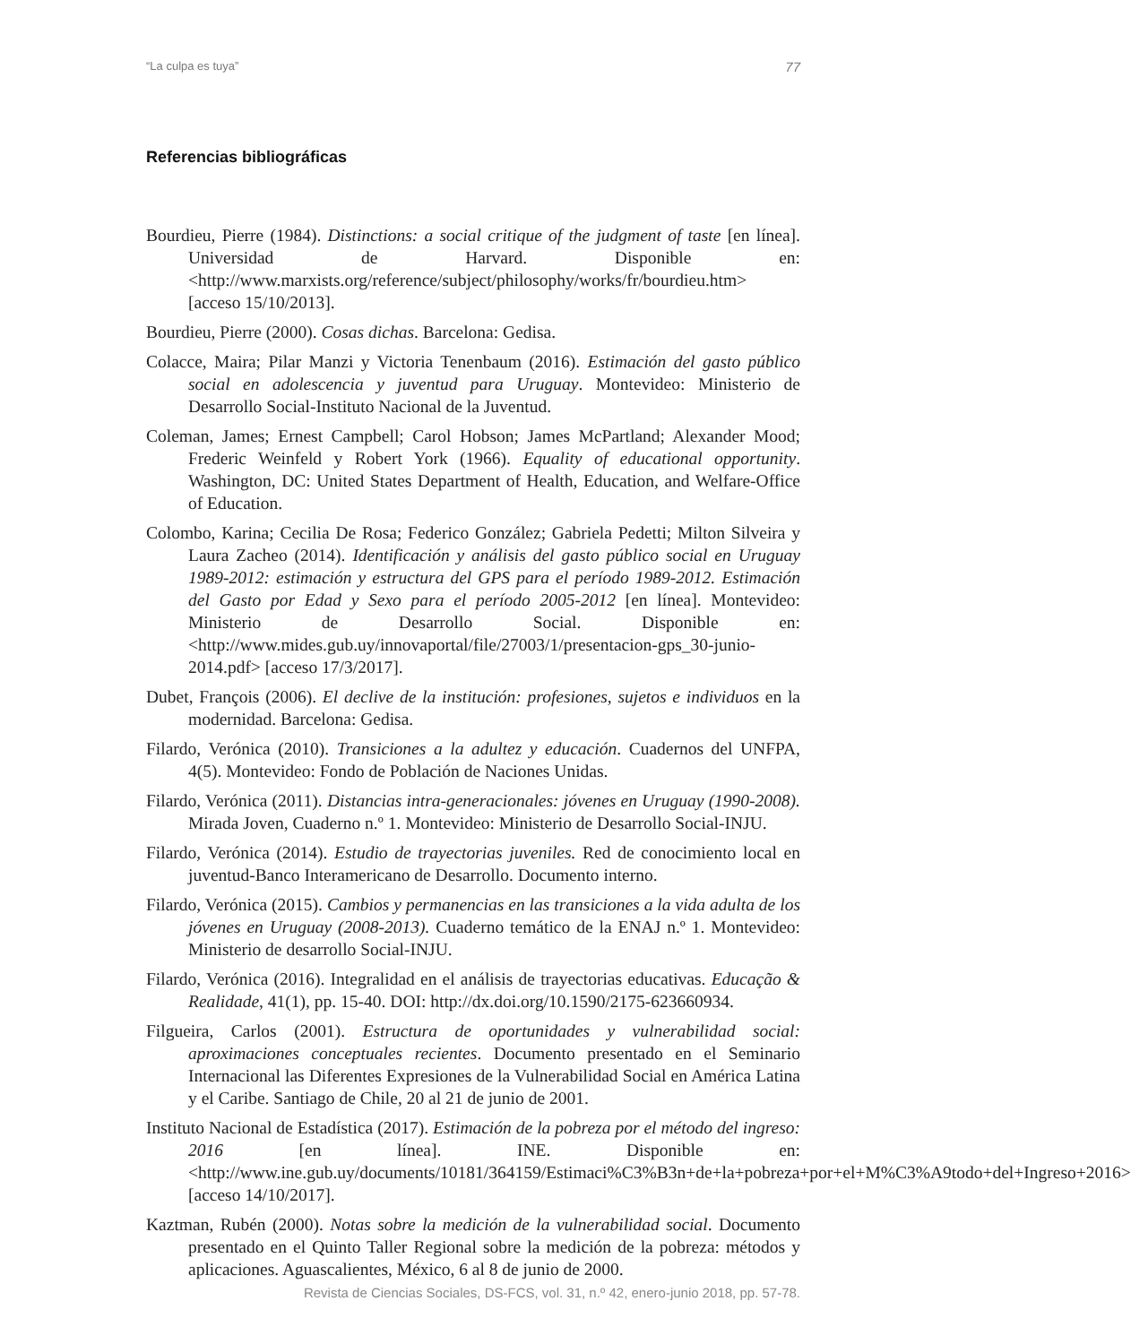“La culpa es tuya” 77
Referencias bibliográficas
Bourdieu, Pierre (1984). Distinctions: a social critique of the judgment of taste [en línea]. Universidad de Harvard. Disponible en: <http://www.marxists.org/reference/subject/philosophy/works/fr/bourdieu.htm> [acceso 15/10/2013].
Bourdieu, Pierre (2000). Cosas dichas. Barcelona: Gedisa.
Colacce, Maira; Pilar Manzi y Victoria Tenenbaum (2016). Estimación del gasto público social en adolescencia y juventud para Uruguay. Montevideo: Ministerio de Desarrollo Social-Instituto Nacional de la Juventud.
Coleman, James; Ernest Campbell; Carol Hobson; James McPartland; Alexander Mood; Frederic Weinfeld y Robert York (1966). Equality of educational opportunity. Washington, DC: United States Department of Health, Education, and Welfare-Office of Education.
Colombo, Karina; Cecilia De Rosa; Federico González; Gabriela Pedetti; Milton Silveira y Laura Zacheo (2014). Identificación y análisis del gasto público social en Uruguay 1989-2012: estimación y estructura del GPS para el período 1989-2012. Estimación del Gasto por Edad y Sexo para el período 2005-2012 [en línea]. Montevideo: Ministerio de Desarrollo Social. Disponible en: <http://www.mides.gub.uy/innovaportal/file/27003/1/presentacion-gps_30-junio-2014.pdf> [acceso 17/3/2017].
Dubet, François (2006). El declive de la institución: profesiones, sujetos e individuos en la modernidad. Barcelona: Gedisa.
Filardo, Verónica (2010). Transiciones a la adultez y educación. Cuadernos del UNFPA, 4(5). Montevideo: Fondo de Población de Naciones Unidas.
Filardo, Verónica (2011). Distancias intra-generacionales: jóvenes en Uruguay (1990-2008). Mirada Joven, Cuaderno n.º 1. Montevideo: Ministerio de Desarrollo Social-INJU.
Filardo, Verónica (2014). Estudio de trayectorias juveniles. Red de conocimiento local en juventud-Banco Interamericano de Desarrollo. Documento interno.
Filardo, Verónica (2015). Cambios y permanencias en las transiciones a la vida adulta de los jóvenes en Uruguay (2008-2013). Cuaderno temático de la ENAJ n.º 1. Montevideo: Ministerio de desarrollo Social-INJU.
Filardo, Verónica (2016). Integralidad en el análisis de trayectorias educativas. Educação & Realidade, 41(1), pp. 15-40. DOI: http://dx.doi.org/10.1590/2175-623660934.
Filgueira, Carlos (2001). Estructura de oportunidades y vulnerabilidad social: aproximaciones conceptuales recientes. Documento presentado en el Seminario Internacional las Diferentes Expresiones de la Vulnerabilidad Social en América Latina y el Caribe. Santiago de Chile, 20 al 21 de junio de 2001.
Instituto Nacional de Estadística (2017). Estimación de la pobreza por el método del ingreso: 2016 [en línea]. INE. Disponible en: <http://www.ine.gub.uy/documents/10181/364159/Estimaci%C3%B3n+de+la+pobreza+por+el+M%C3%A9todo+del+Ingreso+2016> [acceso 14/10/2017].
Kaztman, Rubén (2000). Notas sobre la medición de la vulnerabilidad social. Documento presentado en el Quinto Taller Regional sobre la medición de la pobreza: métodos y aplicaciones. Aguascalientes, México, 6 al 8 de junio de 2000.
Revista de Ciencias Sociales, DS-FCS, vol. 31, n.º 42, enero-junio 2018, pp. 57-78.